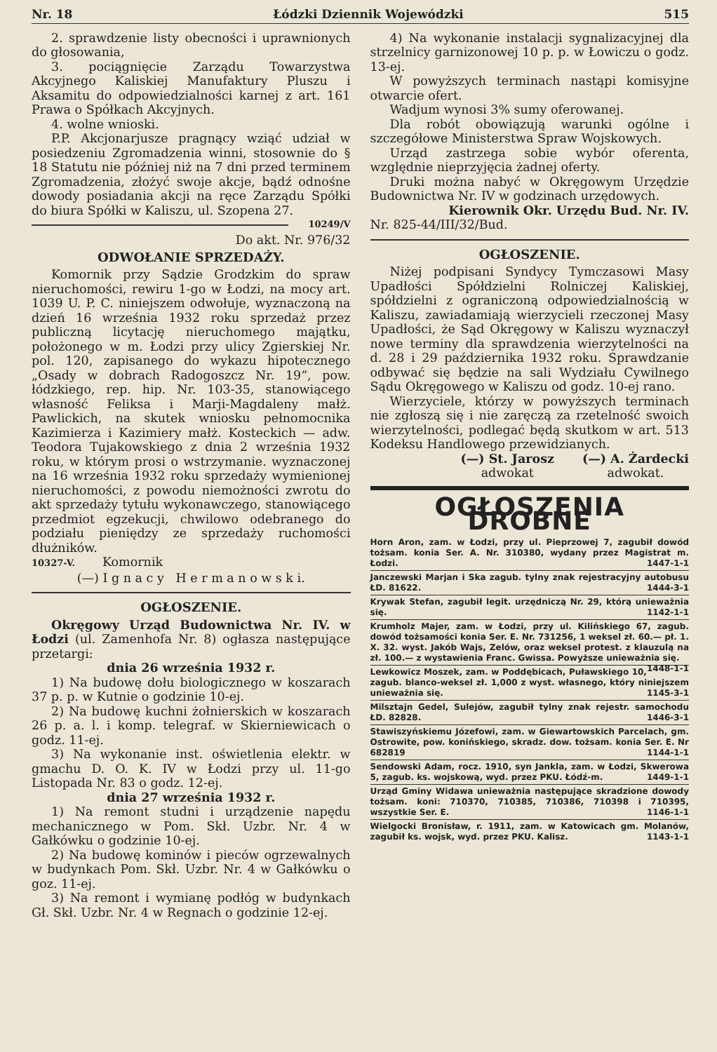Nr. 18 Łódzki Dziennik Wojewódzki 515
2. sprawdzenie listy obecności i uprawnionych do głosowania,
3. pociągnięcie Zarządu Towarzystwa Akcyjnego Kaliskiej Manufaktury Pluszu i Aksamitu do odpowiedzialności karnej z art. 161 Prawa o Spółkach Akcyjnych.
4. wolne wnioski.
P.P. Akcjonarjusze pragnący wziąć udział w posiedzeniu Zgromadzenia winni, stosownie do § 18 Statutu nie później niż na 7 dni przed terminem Zgromadzenia, złożyć swoje akcje, bądź odnośne dowody posiadania akcji na ręce Zarządu Spółki do biura Spółki w Kaliszu, ul. Szopena 27. 10249/V
Do akt. Nr. 976/32
ODWOŁANIE SPRZEDAŻY.
Komornik przy Sądzie Grodzkim do spraw nieruchomości, rewiru 1-go w Łodzi, na mocy art. 1039 U. P. C. niniejszem odwołuje, wyznaczoną na dzień 16 września 1932 roku sprzedaż przez publiczną licytację nieruchomego majątku, położonego w m. Łodzi przy ulicy Zgierskiej Nr. pol. 120, zapisanego do wykazu hipotecznego „Osady w dobrach Radogoszcz Nr. 19“, pow. łódzkiego, rep. hip. Nr. 103-35, stanowiącego własność Feliksa i Marji-Magdaleny małż. Pawlickich, na skutek wniosku pełnomocnika Kazimierza i Kazimiery małż. Kosteckich — adw. Teodora Tujakowskiego z dnia 2 września 1932 roku, w którym prosi o wstrzymanie. wyznaczonej na 16 września 1932 roku sprzedaży wymienionej nieruchomości, z powodu niemożności zwrotu do akt sprzedaży tytułu wykonawczego, stanowiącego przedmiot egzekucji, chwilowo odebranego do podziału pieniędzy ze sprzedaży ruchomości dłużników.
10327-V. Komornik
(—) I g n a c y H e r m a n o w s k i.
OGŁOSZENIE.
Okręgowy Urząd Budownictwa Nr. IV. w Łodzi (ul. Zamenhofa Nr. 8) ogłasza następujące przetargi:
dnia 26 września 1932 r.
1) Na budowę dołu biologicznego w koszarach 37 p. p. w Kutnie o godzinie 10-ej.
2) Na budowę kuchni żołnierskich w koszarach 26 p. a. l. i komp. telegraf. w Skierniewicach o godz. 11-ej.
3) Na wykonanie inst. oświetlenia elektr. w gmachu D. O. K. IV w Łodzi przy ul. 11-go Listopada Nr. 83 o godz. 12-ej.
dnia 27 września 1932 r.
1) Na remont studni i urządzenie napędu mechanicznego w Pom. Skł. Uzbr. Nr. 4 w Gałkówku o godzinie 10-ej.
2) Na budowę kominów i pieców ogrzewalnych w budynkach Pom. Skł. Uzbr. Nr. 4 w Gałkówku o goz. 11-ej.
3) Na remont i wymianę podłóg w budynkach Gł. Skł. Uzbr. Nr. 4 w Regnach o godzinie 12-ej.
4) Na wykonanie instalacji sygnalizacyjnej dla strzelnicy garnizonowej 10 p. p. w Łowiczu o godz. 13-ej.
W powyższych terminach nastąpi komisyjne otwarcie ofert.
Wadjum wynosi 3% sumy oferowanej.
Dla robót obowiązują warunki ogólne i szczegółowe Ministerstwa Spraw Wojskowych.
Urząd zastrzega sobie wybór oferenta, względnie nieprzyjęcia żadnej oferty.
Druki można nabyć w Okręgowym Urzędzie Budownictwa Nr. IV w godzinach urzędowych.
Kierownik Okr. Urzędu Bud. Nr. IV.
Nr. 825-44/III/32/Bud.
OGŁOSZENIE.
Niżej podpisani Syndycy Tymczasowi Masy Upadłości Spółdzielni Rolniczej Kaliskiej, spółdzielni z ograniczoną odpowiedzialnością w Kaliszu, zawiadamiają wierzycieli rzeczonej Masy Upadłości, że Sąd Okręgowy w Kaliszu wyznaczył nowe terminy dla sprawdzenia wierzytelności na d. 28 i 29 października 1932 roku. Sprawdzanie odbywać się będzie na sali Wydziału Cywilnego Sądu Okręgowego w Kaliszu od godz. 10-ej rano.
Wierzyciele, którzy w powyższych terminach nie zgłoszą się i nie zaręczą za rzetelność swoich wierzytelności, podlegać będą skutkom w art. 513 Kodeksu Handlowego przewidzianych.
(—) St. Jarosz
adwokat
(—) A. Żardecki
adwokat.
OGŁOSZENIA DROBNE
Horn Aron, zam. w Łodzi, przy ul. Pieprzowej 7, zagubił dowód tożsam. konia Ser. A. Nr. 310380, wydany przez Magistrat m. Łodzi. 1447-1-1
Janczewski Marjan i Ska zagub. tylny znak rejestracyjny autobusu ŁD. 81622. 1444-3-1
Krywak Stefan, zagubił legit. urzędniczą Nr. 29, którą unieważnia się. 1142-1-1
Krumholz Majer, zam. w Łodzi, przy ul. Kilińskiego 67, zagub. dowód tożsamości konia Ser. E. Nr. 731256, 1 weksel zł. 60.— pł. 1. X. 32. wyst. Jakób Wajs, Zelów, oraz weksel protest. z klauzulą na zł. 100.— z wystawienia Franc. Gwissa. Powyższe unieważnia się. 1448-1-1
Lewkowicz Moszek, zam. w Poddębicach, Puławskiego 10, zagub. blanco-weksel zł. 1,000 z wyst. własnego, który niniejszem unieważnia się. 1145-3-1
Milsztajn Gedel, Sulejów, zagubił tylny znak rejestr. samochodu ŁD. 82828. 1446-3-1
Stawiszyńskiemu Józefowi, zam. w Giewartowskich Parcelach, gm. Ostrowite, pow. konińskiego, skradz. dow. tożsam. konia Ser. E. Nr 682819 1144-1-1
Sendowski Adam, rocz. 1910, syn Jankla, zam. w Łodzi, Skwerowa 5, zagub. ks. wojskową, wyd. przez PKU. Łódź-m. 1449-1-1
Urząd Gminy Widawa unieważnia następujące skradzione dowody tożsam. koni: 710370, 710385, 710386, 710398 i 710395, wszystkie Ser. E. 1146-1-1
Wielgocki Bronisław, r. 1911, zam. w Katowicach gm. Molanów, zagubił ks. wojsk, wyd. przez PKU. Kalisz. 1143-1-1